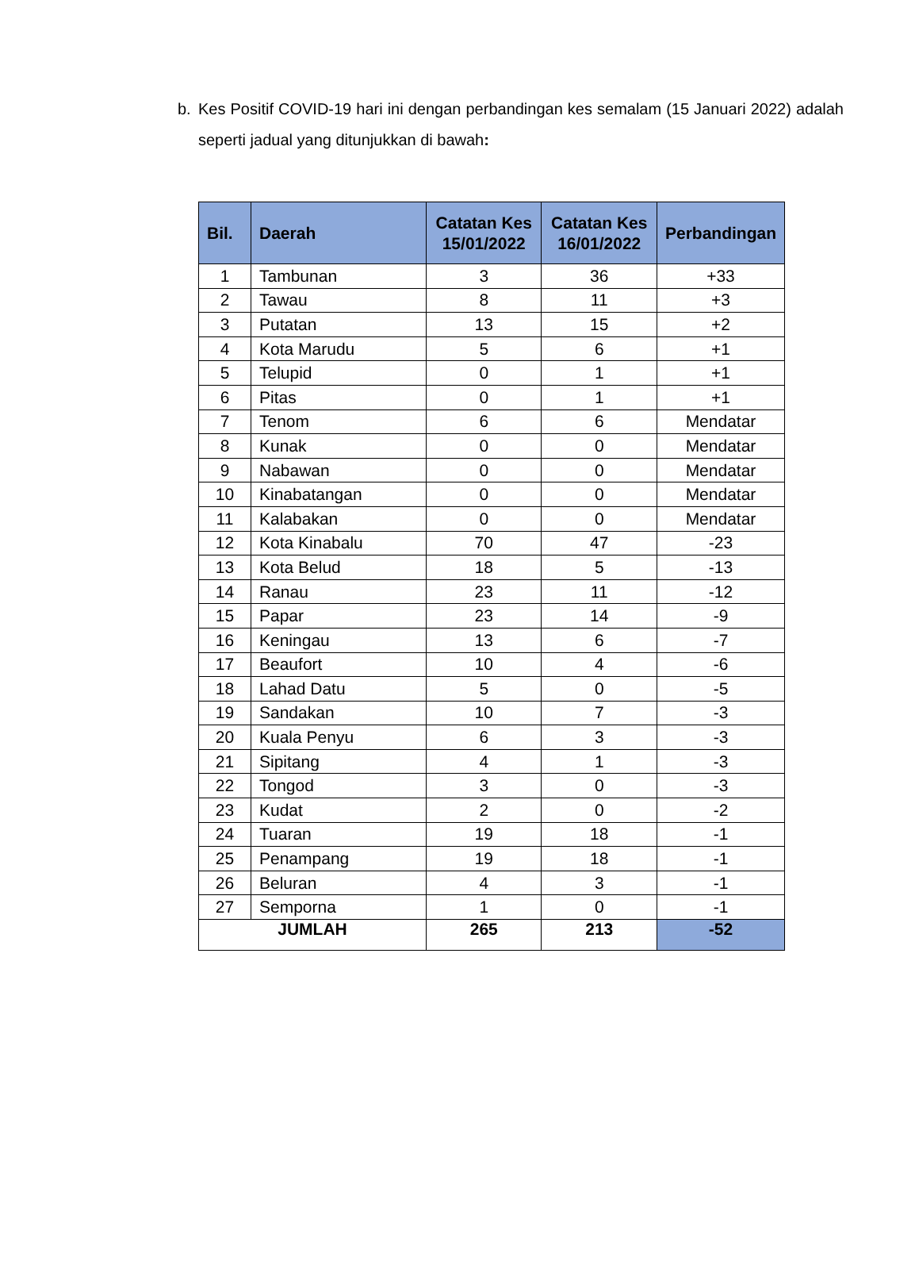b. Kes Positif COVID-19 hari ini dengan perbandingan kes semalam (15 Januari 2022) adalah seperti jadual yang ditunjukkan di bawah:
| Bil. | Daerah | Catatan Kes 15/01/2022 | Catatan Kes 16/01/2022 | Perbandingan |
| --- | --- | --- | --- | --- |
| 1 | Tambunan | 3 | 36 | +33 |
| 2 | Tawau | 8 | 11 | +3 |
| 3 | Putatan | 13 | 15 | +2 |
| 4 | Kota Marudu | 5 | 6 | +1 |
| 5 | Telupid | 0 | 1 | +1 |
| 6 | Pitas | 0 | 1 | +1 |
| 7 | Tenom | 6 | 6 | Mendatar |
| 8 | Kunak | 0 | 0 | Mendatar |
| 9 | Nabawan | 0 | 0 | Mendatar |
| 10 | Kinabatangan | 0 | 0 | Mendatar |
| 11 | Kalabakan | 0 | 0 | Mendatar |
| 12 | Kota Kinabalu | 70 | 47 | -23 |
| 13 | Kota Belud | 18 | 5 | -13 |
| 14 | Ranau | 23 | 11 | -12 |
| 15 | Papar | 23 | 14 | -9 |
| 16 | Keningau | 13 | 6 | -7 |
| 17 | Beaufort | 10 | 4 | -6 |
| 18 | Lahad Datu | 5 | 0 | -5 |
| 19 | Sandakan | 10 | 7 | -3 |
| 20 | Kuala Penyu | 6 | 3 | -3 |
| 21 | Sipitang | 4 | 1 | -3 |
| 22 | Tongod | 3 | 0 | -3 |
| 23 | Kudat | 2 | 0 | -2 |
| 24 | Tuaran | 19 | 18 | -1 |
| 25 | Penampang | 19 | 18 | -1 |
| 26 | Beluran | 4 | 3 | -1 |
| 27 | Semporna | 1 | 0 | -1 |
| JUMLAH | | 265 | 213 | -52 |